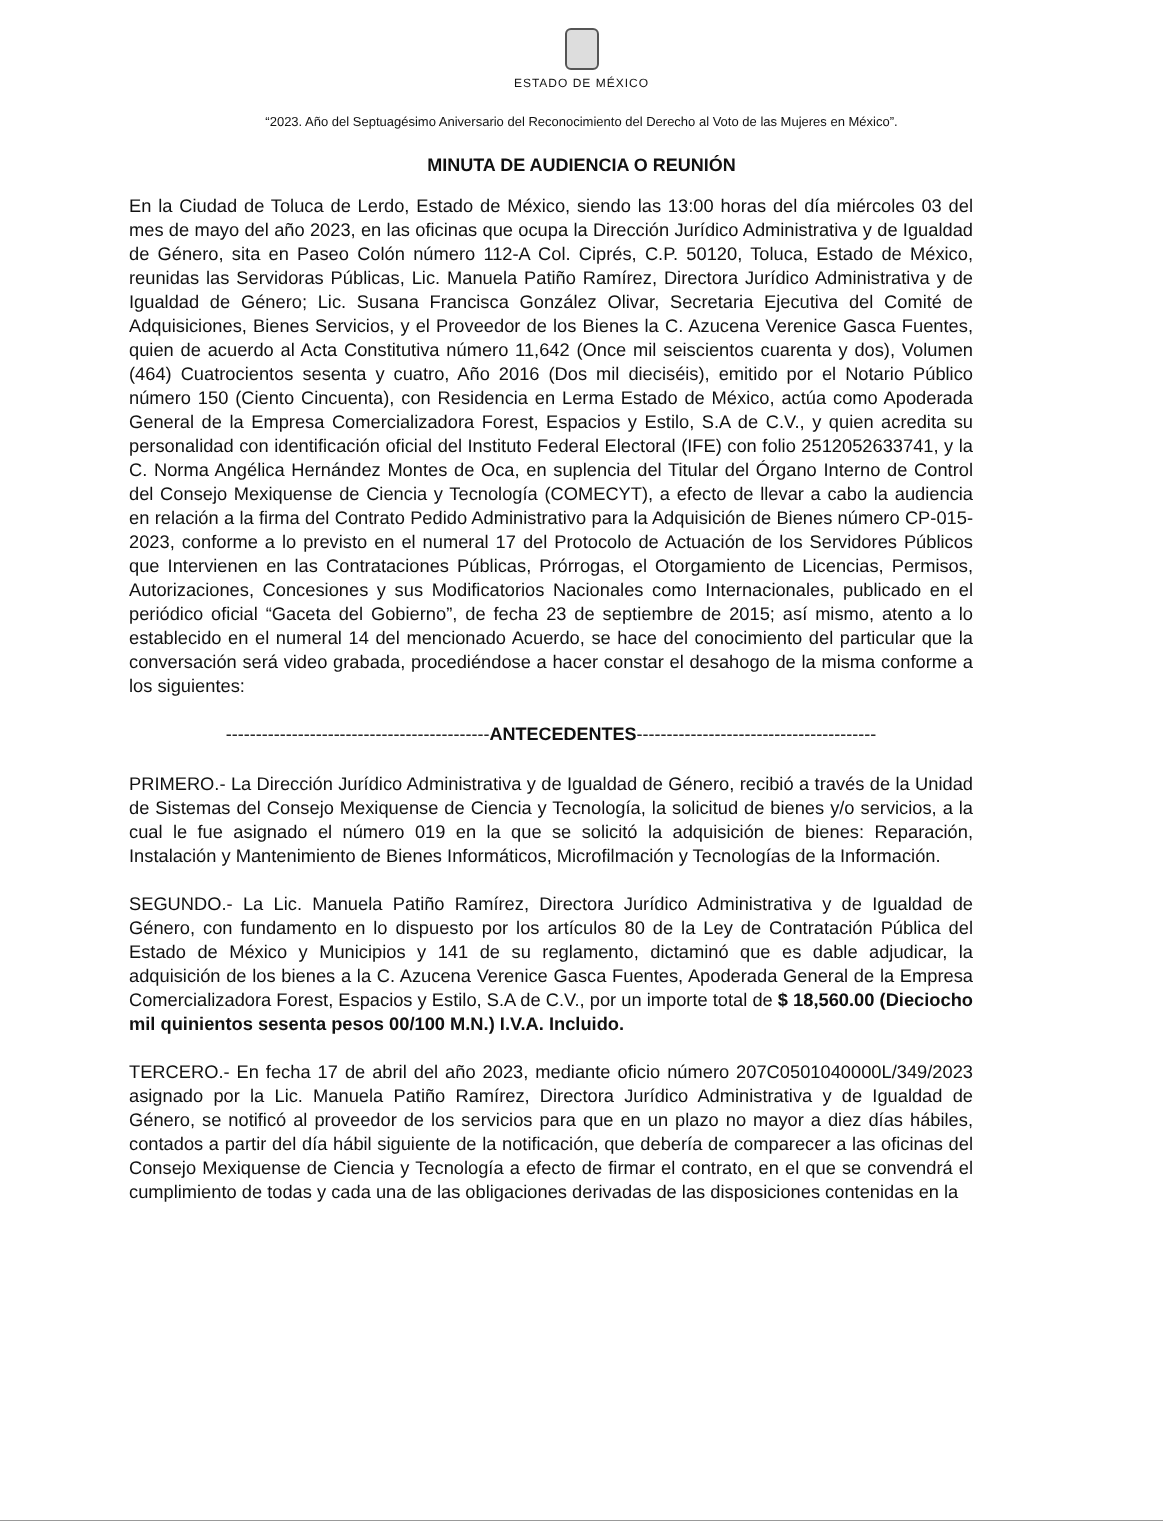ESTADO DE MÉXICO
“2023. Año del Septuagésimo Aniversario del Reconocimiento del Derecho al Voto de las Mujeres en México”.
MINUTA DE AUDIENCIA O REUNIÓN
En la Ciudad de Toluca de Lerdo, Estado de México, siendo las 13:00 horas del día miércoles 03 del mes de mayo del año 2023, en las oficinas que ocupa la Dirección Jurídico Administrativa y de Igualdad de Género, sita en Paseo Colón número 112-A Col. Ciprés, C.P. 50120, Toluca, Estado de México, reunidas las Servidoras Públicas, Lic. Manuela Patiño Ramírez, Directora Jurídico Administrativa y de Igualdad de Género; Lic. Susana Francisca González Olivar, Secretaria Ejecutiva del Comité de Adquisiciones, Bienes Servicios, y el Proveedor de los Bienes la C. Azucena Verenice Gasca Fuentes, quien de acuerdo al Acta Constitutiva número 11,642 (Once mil seiscientos cuarenta y dos), Volumen (464) Cuatrocientos sesenta y cuatro, Año 2016 (Dos mil dieciséis), emitido por el Notario Público número 150 (Ciento Cincuenta), con Residencia en Lerma Estado de México, actúa como Apoderada General de la Empresa Comercializadora Forest, Espacios y Estilo, S.A de C.V., y quien acredita su personalidad con identificación oficial del Instituto Federal Electoral (IFE) con folio 2512052633741, y la C. Norma Angélica Hernández Montes de Oca, en suplencia del Titular del Órgano Interno de Control del Consejo Mexiquense de Ciencia y Tecnología (COMECYT), a efecto de llevar a cabo la audiencia en relación a la firma del Contrato Pedido Administrativo para la Adquisición de Bienes número CP-015-2023, conforme a lo previsto en el numeral 17 del Protocolo de Actuación de los Servidores Públicos que Intervienen en las Contrataciones Públicas, Prórrogas, el Otorgamiento de Licencias, Permisos, Autorizaciones, Concesiones y sus Modificatorios Nacionales como Internacionales, publicado en el periódico oficial “Gaceta del Gobierno”, de fecha 23 de septiembre de 2015; así mismo, atento a lo establecido en el numeral 14 del mencionado Acuerdo, se hace del conocimiento del particular que la conversación será video grabada, procediéndose a hacer constar el desahogo de la misma conforme a los siguientes:
--------------------------------------------ANTECEDENTES----------------------------------------
PRIMERO.- La Dirección Jurídico Administrativa y de Igualdad de Género, recibió a través de la Unidad de Sistemas del Consejo Mexiquense de Ciencia y Tecnología, la solicitud de bienes y/o servicios, a la cual le fue asignado el número 019 en la que se solicitó la adquisición de bienes: Reparación, Instalación y Mantenimiento de Bienes Informáticos, Microfilmación y Tecnologías de la Información.
SEGUNDO.- La Lic. Manuela Patiño Ramírez, Directora Jurídico Administrativa y de Igualdad de Género, con fundamento en lo dispuesto por los artículos 80 de la Ley de Contratación Pública del Estado de México y Municipios y 141 de su reglamento, dictaminó que es dable adjudicar, la adquisición de los bienes a la C. Azucena Verenice Gasca Fuentes, Apoderada General de la Empresa Comercializadora Forest, Espacios y Estilo, S.A de C.V., por un importe total de $ 18,560.00 (Dieciocho mil quinientos sesenta pesos 00/100 M.N.) I.V.A. Incluido.
TERCERO.- En fecha 17 de abril del año 2023, mediante oficio número 207C0501040000L/349/2023 asignado por la Lic. Manuela Patiño Ramírez, Directora Jurídico Administrativa y de Igualdad de Género, se notificó al proveedor de los servicios para que en un plazo no mayor a diez días hábiles, contados a partir del día hábil siguiente de la notificación, que debería de comparecer a las oficinas del Consejo Mexiquense de Ciencia y Tecnología a efecto de firmar el contrato, en el que se convendrá el cumplimiento de todas y cada una de las obligaciones derivadas de las disposiciones contenidas en la